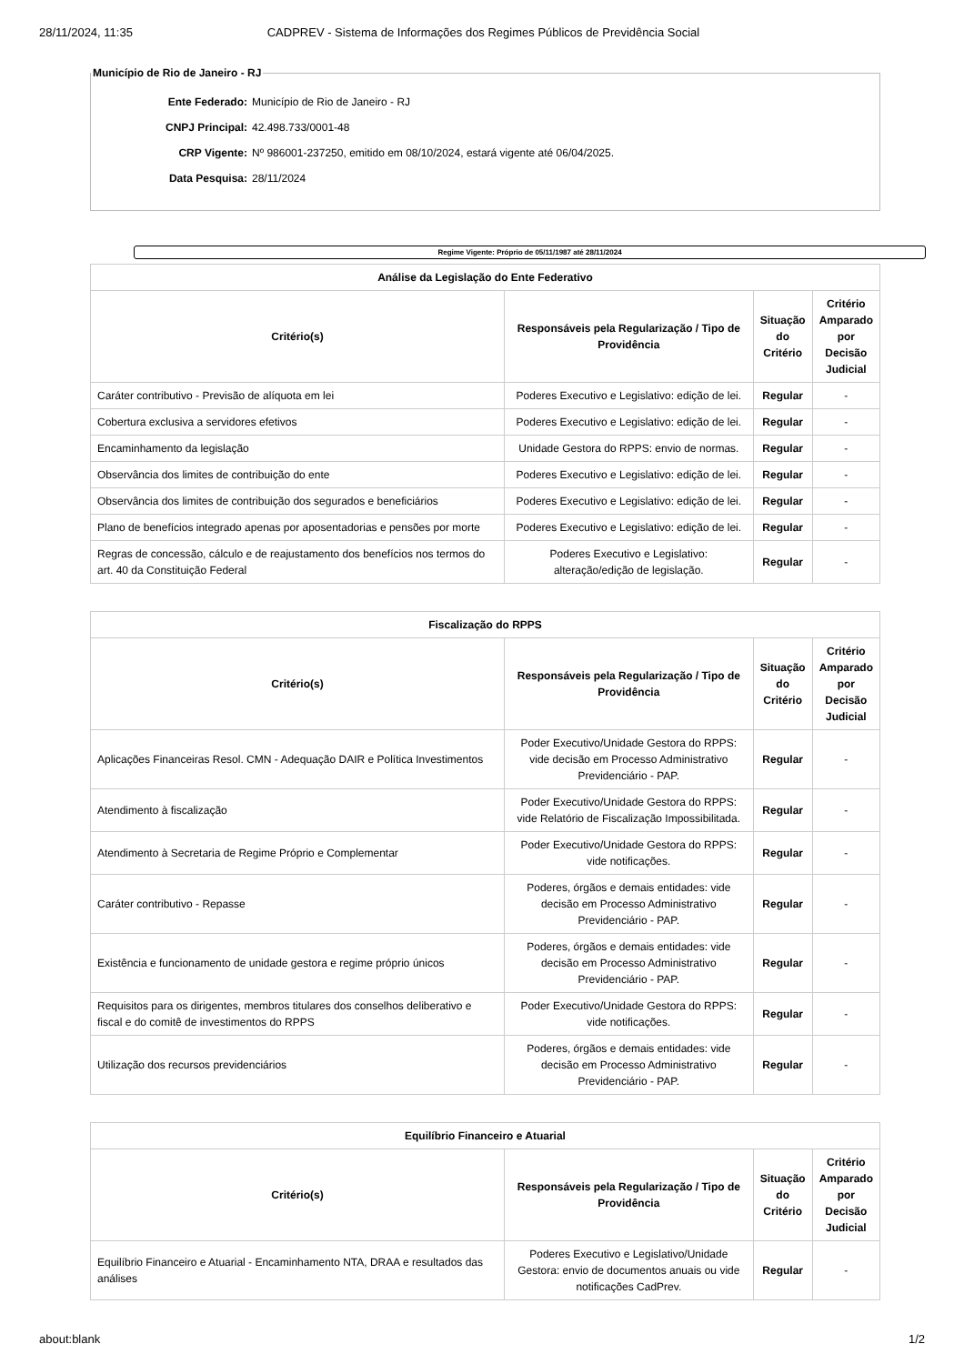28/11/2024, 11:35 CADPREV - Sistema de Informações dos Regimes Públicos de Previdência Social
Município de Rio de Janeiro - RJ
Ente Federado: Município de Rio de Janeiro - RJ
CNPJ Principal: 42.498.733/0001-48
CRP Vigente: Nº 986001-237250, emitido em 08/10/2024, estará vigente até 06/04/2025.
Data Pesquisa: 28/11/2024
Regime Vigente: Próprio de 05/11/1987 até 28/11/2024
| Análise da Legislação do Ente Federativo | | | |
| --- | --- | --- | --- |
| Critério(s) | Responsáveis pela Regularização / Tipo de Providência | Situação do Critério | Critério Amparado por Decisão Judicial |
| Caráter contributivo - Previsão de alíquota em lei | Poderes Executivo e Legislativo: edição de lei. | Regular | - |
| Cobertura exclusiva a servidores efetivos | Poderes Executivo e Legislativo: edição de lei. | Regular | - |
| Encaminhamento da legislação | Unidade Gestora do RPPS: envio de normas. | Regular | - |
| Observância dos limites de contribuição do ente | Poderes Executivo e Legislativo: edição de lei. | Regular | - |
| Observância dos limites de contribuição dos segurados e beneficiários | Poderes Executivo e Legislativo: edição de lei. | Regular | - |
| Plano de benefícios integrado apenas por aposentadorias e pensões por morte | Poderes Executivo e Legislativo: edição de lei. | Regular | - |
| Regras de concessão, cálculo e de reajustamento dos benefícios nos termos do art. 40 da Constituição Federal | Poderes Executivo e Legislativo: alteração/edição de legislação. | Regular | - |
| Fiscalização do RPPS | | | |
| --- | --- | --- | --- |
| Critério(s) | Responsáveis pela Regularização / Tipo de Providência | Situação do Critério | Critério Amparado por Decisão Judicial |
| Aplicações Financeiras Resol. CMN - Adequação DAIR e Política Investimentos | Poder Executivo/Unidade Gestora do RPPS: vide decisão em Processo Administrativo Previdenciário - PAP. | Regular | - |
| Atendimento à fiscalização | Poder Executivo/Unidade Gestora do RPPS: vide Relatório de Fiscalização Impossibilitada. | Regular | - |
| Atendimento à Secretaria de Regime Próprio e Complementar | Poder Executivo/Unidade Gestora do RPPS: vide notificações. | Regular | - |
| Caráter contributivo - Repasse | Poderes, órgãos e demais entidades: vide decisão em Processo Administrativo Previdenciário - PAP. | Regular | - |
| Existência e funcionamento de unidade gestora e regime próprio únicos | Poderes, órgãos e demais entidades: vide decisão em Processo Administrativo Previdenciário - PAP. | Regular | - |
| Requisitos para os dirigentes, membros titulares dos conselhos deliberativo e fiscal e do comitê de investimentos do RPPS | Poder Executivo/Unidade Gestora do RPPS: vide notificações. | Regular | - |
| Utilização dos recursos previdenciários | Poderes, órgãos e demais entidades: vide decisão em Processo Administrativo Previdenciário - PAP. | Regular | - |
| Equilíbrio Financeiro e Atuarial | | | |
| --- | --- | --- | --- |
| Critério(s) | Responsáveis pela Regularização / Tipo de Providência | Situação do Critério | Critério Amparado por Decisão Judicial |
| Equilíbrio Financeiro e Atuarial - Encaminhamento NTA, DRAA e resultados das análises | Poderes Executivo e Legislativo/Unidade Gestora: envio de documentos anuais ou vide notificações CadPrev. | Regular | - |
about:blank 1/2